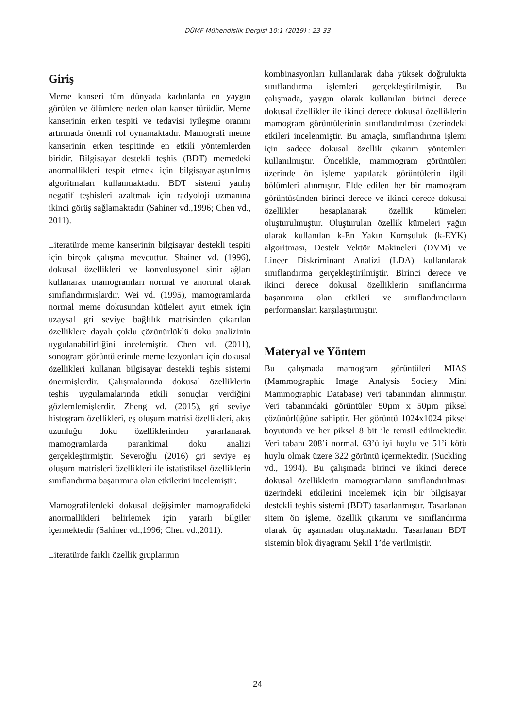DÜMF Mühendislik Dergisi 10:1 (2019) : 23-33
Giriş
Meme kanseri tüm dünyada kadınlarda en yaygın görülen ve ölümlere neden olan kanser türüdür. Meme kanserinin erken tespiti ve tedavisi iyileşme oranını artırmada önemli rol oynamaktadır. Mamografi meme kanserinin erken tespitinde en etkili yöntemlerden biridir. Bilgisayar destekli teşhis (BDT) memedeki anormallikleri tespit etmek için bilgisayarlaştırılmış algoritmaları kullanmaktadır. BDT sistemi yanlış negatif teşhisleri azaltmak için radyoloji uzmanına ikinci görüş sağlamaktadır (Sahiner vd.,1996; Chen vd., 2011).
Literatürde meme kanserinin bilgisayar destekli tespiti için birçok çalışma mevcuttur. Shainer vd. (1996), dokusal özellikleri ve konvolusyonel sinir ağları kullanarak mamogramları normal ve anormal olarak sınıflandırmışlardır. Wei vd. (1995), mamogramlarda normal meme dokusundan kütleleri ayırt etmek için uzaysal gri seviye bağlılık matrisinden çıkarılan özelliklere dayalı çoklu çözünürlüklü doku analizinin uygulanabilirliğini incelemiştir. Chen vd. (2011), sonogram görüntülerinde meme lezyonları için dokusal özellikleri kullanan bilgisayar destekli teşhis sistemi önermişlerdir. Çalışmalarında dokusal özelliklerin teşhis uygulamalarında etkili sonuçlar verdiğini gözlemlemişlerdir. Zheng vd. (2015), gri seviye histogram özellikleri, eş oluşum matrisi özellikleri, akış uzunluğu doku özelliklerinden yararlanarak mamogramlarda parankimal doku analizi gerçekleştirmiştir. Severoğlu (2016) gri seviye eş oluşum matrisleri özellikleri ile istatistiksel özelliklerin sınıflandırma başarımına olan etkilerini incelemiştir.
Mamografilerdeki dokusal değişimler mamografideki anormallikleri belirlemek için yararlı bilgiler içermektedir (Sahiner vd.,1996; Chen vd.,2011).
Literatürde farklı özellik gruplarının
kombinasyonları kullanılarak daha yüksek doğrulukta sınıflandırma işlemleri gerçekleştirilmiştir. Bu çalışmada, yaygın olarak kullanılan birinci derece dokusal özellikler ile ikinci derece dokusal özelliklerin mamogram görüntülerinin sınıflandırılması üzerindeki etkileri incelenmiştir. Bu amaçla, sınıflandırma işlemi için sadece dokusal özellik çıkarım yöntemleri kullanılmıştır. Öncelikle, mammogram görüntüleri üzerinde ön işleme yapılarak görüntülerin ilgili bölümleri alınmıştır. Elde edilen her bir mamogram görüntüsünden birinci derece ve ikinci derece dokusal özellikler hesaplanarak özellik kümeleri oluşturulmuştur. Oluşturulan özellik kümeleri yağın olarak kullanılan k-En Yakın Komşuluk (k-EYK) algoritması, Destek Vektör Makineleri (DVM) ve Lineer Diskriminant Analizi (LDA) kullanılarak sınıflandırma gerçekleştirilmiştir. Birinci derece ve ikinci derece dokusal özelliklerin sınıflandırma başarımına olan etkileri ve sınıflandırıcıların performansları karşılaştırmıştır.
Materyal ve Yöntem
Bu çalışmada mamogram görüntüleri MIAS (Mammographic Image Analysis Society Mini Mammographic Database) veri tabanından alınmıştır. Veri tabanındaki görüntüler 50µm x 50µm piksel çözünürlüğüne sahiptir. Her görüntü 1024x1024 piksel boyutunda ve her piksel 8 bit ile temsil edilmektedir. Veri tabanı 208’i normal, 63’ü iyi huylu ve 51’i kötü huylu olmak üzere 322 görüntü içermektedir. (Suckling vd., 1994). Bu çalışmada birinci ve ikinci derece dokusal özelliklerin mamogramların sınıflandırılması üzerindeki etkilerini incelemek için bir bilgisayar destekli teşhis sistemi (BDT) tasarlanmıştır. Tasarlanan sitem ön işleme, özellik çıkarımı ve sınıflandırma olarak üç aşamadan oluşmaktadır. Tasarlanan BDT sistemin blok diyagramı Şekil 1’de verilmiştir.
24